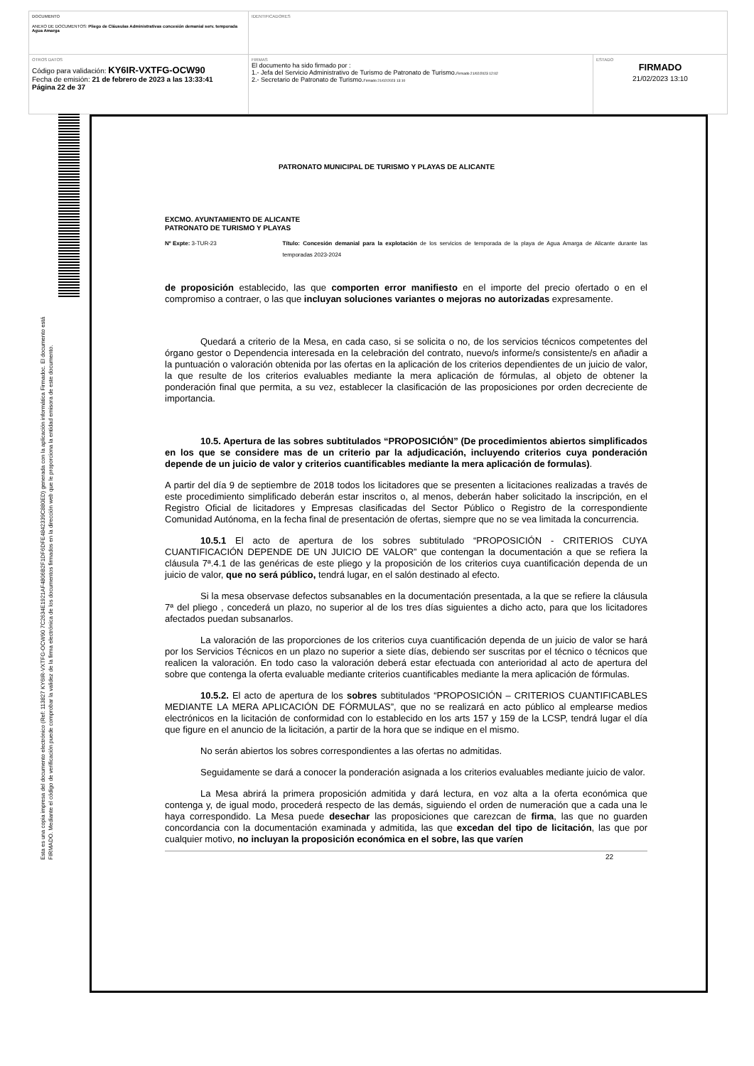| DOCUMENTO ANEXO DE DOCUMENTOS: Pliego de Cláusulas Administrativas concesión demanial serv. temporada Agua Amarga | IDENTIFICADORES | |
| OTROS DATOS Código para validación: KY6IR-VXTFG-OCW90 Fecha de emisión: 21 de febrero de 2023 a las 13:33:41 Página 22 de 37 | FIRMAS El documento ha sido firmado por : 1.- Jefa del Servicio Administrativo de Turismo de Patronato de Turismo. Firmado 21/02/2023 12:02 2.- Secretario de Patronato de Turismo. Firmado 21/02/2023 13:10 | ESTADO FIRMADO 21/02/2023 13:10 |
Esta es una copia impresa del documento electrónico (Ref: 113827 KY6IR-VXTFG-OCW90 7C2634E1921AF4806B2F1DF6DFE4842339C880ED) generada con la aplicación informática Firmadoc. El documento está FIRMADO. Mediante el código de verificación puede comprobar la validez de la firma electrónica de los documentos firmados en la dirección web que le proporciona la entidad emisora de este documento.
PATRONATO MUNICIPAL DE TURISMO Y PLAYAS DE ALICANTE
EXCMO. AYUNTAMIENTO DE ALICANTE
PATRONATO DE TURISMO Y PLAYAS
Nº Expte: 3-TUR-23 Título: Concesión demanial para la explotación de los servicios de temporada de la playa de Agua Amarga de Alicante durante las temporadas 2023-2024
de proposición establecido, las que comporten error manifiesto en el importe del precio ofertado o en el compromiso a contraer, o las que incluyan soluciones variantes o mejoras no autorizadas expresamente.
Quedará a criterio de la Mesa, en cada caso, si se solicita o no, de los servicios técnicos competentes del órgano gestor o Dependencia interesada en la celebración del contrato, nuevo/s informe/s consistente/s en añadir a la puntuación o valoración obtenida por las ofertas en la aplicación de los criterios dependientes de un juicio de valor, la que resulte de los criterios evaluables mediante la mera aplicación de fórmulas, al objeto de obtener la ponderación final que permita, a su vez, establecer la clasificación de las proposiciones por orden decreciente de importancia.
10.5. Apertura de las sobres subtitulados “PROPOSICIÓN” (De procedimientos abiertos simplificados en los que se considere mas de un criterio par la adjudicación, incluyendo criterios cuya ponderación depende de un juicio de valor y criterios cuantificables mediante la mera aplicación de formulas).
A partir del día 9 de septiembre de 2018 todos los licitadores que se presenten a licitaciones realizadas a través de este procedimiento simplificado deberán estar inscritos o, al menos, deberán haber solicitado la inscripción, en el Registro Oficial de licitadores y Empresas clasificadas del Sector Público o Registro de la correspondiente Comunidad Autónoma, en la fecha final de presentación de ofertas, siempre que no se vea limitada la concurrencia.
10.5.1 El acto de apertura de los sobres subtitulado “PROPOSICIÓN - CRITERIOS CUYA CUANTIFICACIÓN DEPENDE DE UN JUICIO DE VALOR” que contengan la documentación a que se refiera la cláusula 7ª.4.1 de las genéricas de este pliego y la proposición de los criterios cuya cuantificación dependa de un juicio de valor, que no será público, tendrá lugar, en el salón destinado al efecto.
Si la mesa observase defectos subsanables en la documentación presentada, a la que se refiere la cláusula 7ª del pliego , concederá un plazo, no superior al de los tres días siguientes a dicho acto, para que los licitadores afectados puedan subsanarlos.
La valoración de las proporciones de los criterios cuya cuantificación dependa de un juicio de valor se hará por los Servicios Técnicos en un plazo no superior a siete días, debiendo ser suscritas por el técnico o técnicos que realicen la valoración. En todo caso la valoración deberá estar efectuada con anterioridad al acto de apertura del sobre que contenga la oferta evaluable mediante criterios cuantificables mediante la mera aplicación de fórmulas.
10.5.2. El acto de apertura de los sobres subtitulados “PROPOSICIÓN – CRITERIOS CUANTIFICABLES MEDIANTE LA MERA APLICACIÓN DE FÓRMULAS”, que no se realizará en acto público al emplearse medios electrónicos en la licitación de conformidad con lo establecido en los arts 157 y 159 de la LCSP, tendrá lugar el día que figure en el anuncio de la licitación, a partir de la hora que se indique en el mismo.
No serán abiertos los sobres correspondientes a las ofertas no admitidas.
Seguidamente se dará a conocer la ponderación asignada a los criterios evaluables mediante juicio de valor.
La Mesa abrirá la primera proposición admitida y dará lectura, en voz alta a la oferta económica que contenga y, de igual modo, procederá respecto de las demás, siguiendo el orden de numeración que a cada una le haya correspondido. La Mesa puede desechar las proposiciones que carezcan de firma, las que no guarden concordancia con la documentación examinada y admitida, las que excedan del tipo de licitación, las que por cualquier motivo, no incluyan la proposición económica en el sobre, las que varíen
22